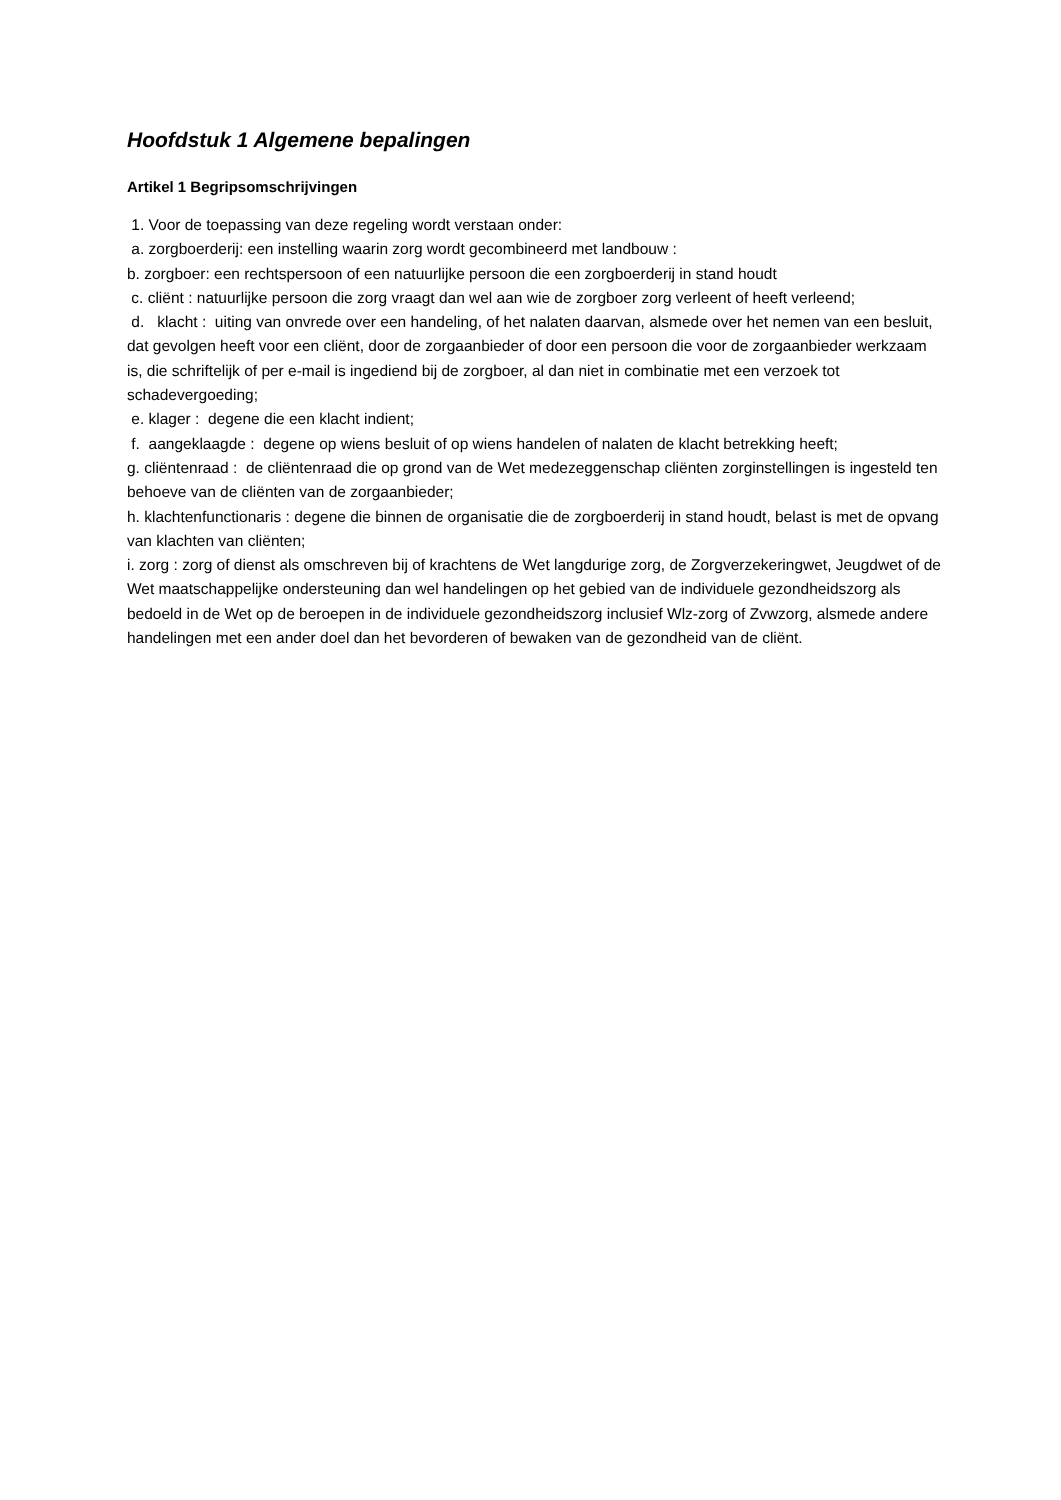Hoofdstuk 1 Algemene bepalingen
Artikel 1 Begripsomschrijvingen
1. Voor de toepassing van deze regeling wordt verstaan onder:
a. zorgboerderij: een instelling waarin zorg wordt gecombineerd met landbouw :
b. zorgboer: een rechtspersoon of een natuurlijke persoon die een zorgboerderij in stand houdt
c. cliënt : natuurlijke persoon die zorg vraagt dan wel aan wie de zorgboer zorg verleent of heeft verleend;
d. klacht : uiting van onvrede over een handeling, of het nalaten daarvan, alsmede over het nemen van een besluit, dat gevolgen heeft voor een cliënt, door de zorgaanbieder of door een persoon die voor de zorgaanbieder werkzaam is, die schriftelijk of per e-mail is ingediend bij de zorgboer, al dan niet in combinatie met een verzoek tot schadevergoeding;
e. klager : degene die een klacht indient;
f. aangeklaagde : degene op wiens besluit of op wiens handelen of nalaten de klacht betrekking heeft;
g. cliëntenraad : de cliëntenraad die op grond van de Wet medezeggenschap cliënten zorginstellingen is ingesteld ten behoeve van de cliënten van de zorgaanbieder;
h. klachtenfunctionaris : degene die binnen de organisatie die de zorgboerderij in stand houdt, belast is met de opvang van klachten van cliënten;
i. zorg : zorg of dienst als omschreven bij of krachtens de Wet langdurige zorg, de Zorgverzekeringwet, Jeugdwet of de Wet maatschappelijke ondersteuning dan wel handelingen op het gebied van de individuele gezondheidszorg als bedoeld in de Wet op de beroepen in de individuele gezondheidszorg inclusief Wlz-zorg of Zvwzorg, alsmede andere handelingen met een ander doel dan het bevorderen of bewaken van de gezondheid van de cliënt.